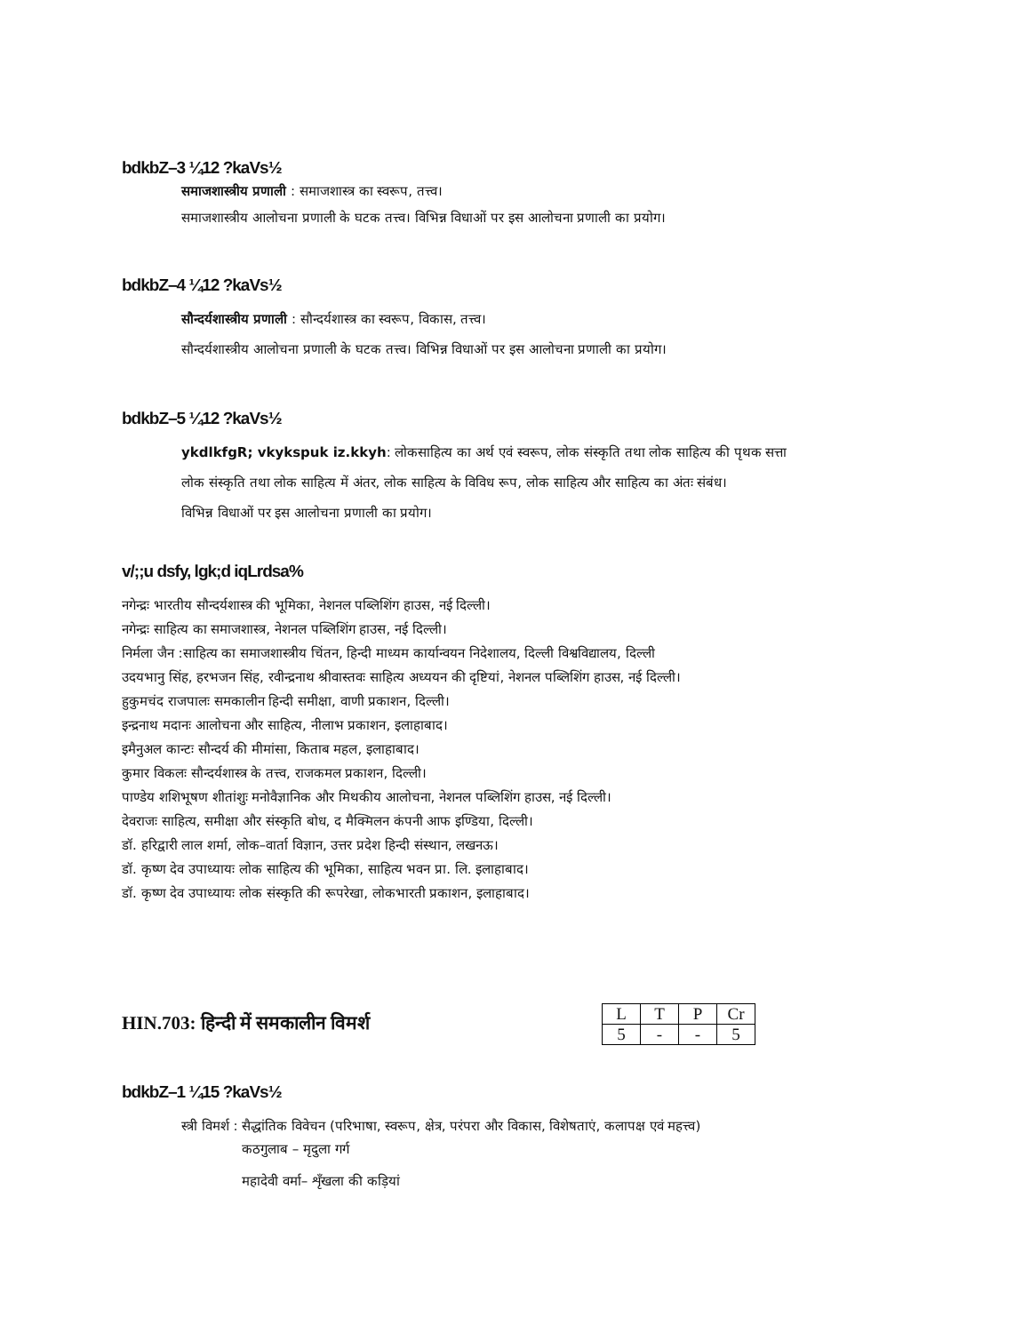bdkbZ–3 ¼12 ?kaVs½
समाजशास्त्रीय प्रणाली : समाजशास्त्र का स्वरूप, तत्त्व।
समाजशास्त्रीय आलोचना प्रणाली के घटक तत्त्व। विभिन्न विधाओं पर इस आलोचना प्रणाली का प्रयोग।
bdkbZ–4 ¼12 ?kaVs½
सौन्दर्यशास्त्रीय प्रणाली : सौन्दर्यशास्त्र का स्वरूप, विकास, तत्त्व।
सौन्दर्यशास्त्रीय आलोचना प्रणाली के घटक तत्त्व। विभिन्न विधाओं पर इस आलोचना प्रणाली का प्रयोग।
bdkbZ–5 ¼12 ?kaVs½
ykdlkfgR; vkykspuk iz.kkyh: लोकसाहित्य का अर्थ एवं स्वरूप, लोक संस्कृति तथा लोक साहित्य की पृथक सत्ता
लोक संस्कृति तथा लोक साहित्य में अंतर, लोक साहित्य के विविध रूप, लोक साहित्य और साहित्य का अंतः संबंध।
विभिन्न विधाओं पर इस आलोचना प्रणाली का प्रयोग।
v/;;u dsfy, lgk;d iqLrdsa%
नगेन्द्रः भारतीय सौन्दर्यशास्त्र की भूमिका, नेशनल पब्लिशिंग हाउस, नई दिल्ली।
नगेन्द्रः साहित्य का समाजशास्त्र, नेशनल पब्लिशिंग हाउस, नई दिल्ली।
निर्मला जैन :साहित्य का समाजशास्त्रीय चिंतन, हिन्दी माध्यम कार्यान्वयन निदेशालय, दिल्ली विश्वविद्यालय, दिल्ली
उदयभानु सिंह, हरभजन सिंह, रवीन्द्रनाथ श्रीवास्तवः साहित्य अध्ययन की दृष्टियां, नेशनल पब्लिशिंग हाउस, नई दिल्ली।
हुकुमचंद राजपालः समकालीन हिन्दी समीक्षा, वाणी प्रकाशन, दिल्ली।
इन्द्रनाथ मदानः आलोचना और साहित्य, नीलाभ प्रकाशन, इलाहाबाद।
इमैनुअल कान्टः सौन्दर्य की मीमांसा, किताब महल, इलाहाबाद।
कुमार विकलः सौन्दर्यशास्त्र के तत्त्व, राजकमल प्रकाशन, दिल्ली।
पाण्डेय शशिभूषण शीतांशुः मनोवैज्ञानिक और मिथकीय आलोचना, नेशनल पब्लिशिंग हाउस, नई दिल्ली।
देवराजः साहित्य, समीक्षा और संस्कृति बोध, द मैक्मिलन कंपनी आफ इण्डिया, दिल्ली।
डॉ. हरिद्वारी लाल शर्मा, लोक–वार्ता विज्ञान, उत्तर प्रदेश हिन्दी संस्थान, लखनऊ।
डॉ. कृष्ण देव उपाध्यायः लोक साहित्य की भूमिका, साहित्य भवन प्रा. लि. इलाहाबाद।
डॉ. कृष्ण देव उपाध्यायः लोक संस्कृति की रूपरेखा, लोकभारती प्रकाशन, इलाहाबाद।
HIN.703: हिन्दी में समकालीन विमर्श
| L | T | P | Cr |
| 5 | - | - | 5 |
bdkbZ–1 ¼15 ?kaVs½
स्त्री विमर्श : सैद्धांतिक विवेचन (परिभाषा, स्वरूप, क्षेत्र, परंपरा और विकास, विशेषताएं, कलापक्ष एवं महत्त्व)
कठगुलाब – मृदुला गर्ग
महादेवी वर्मा– शृँखला की कड़ियां